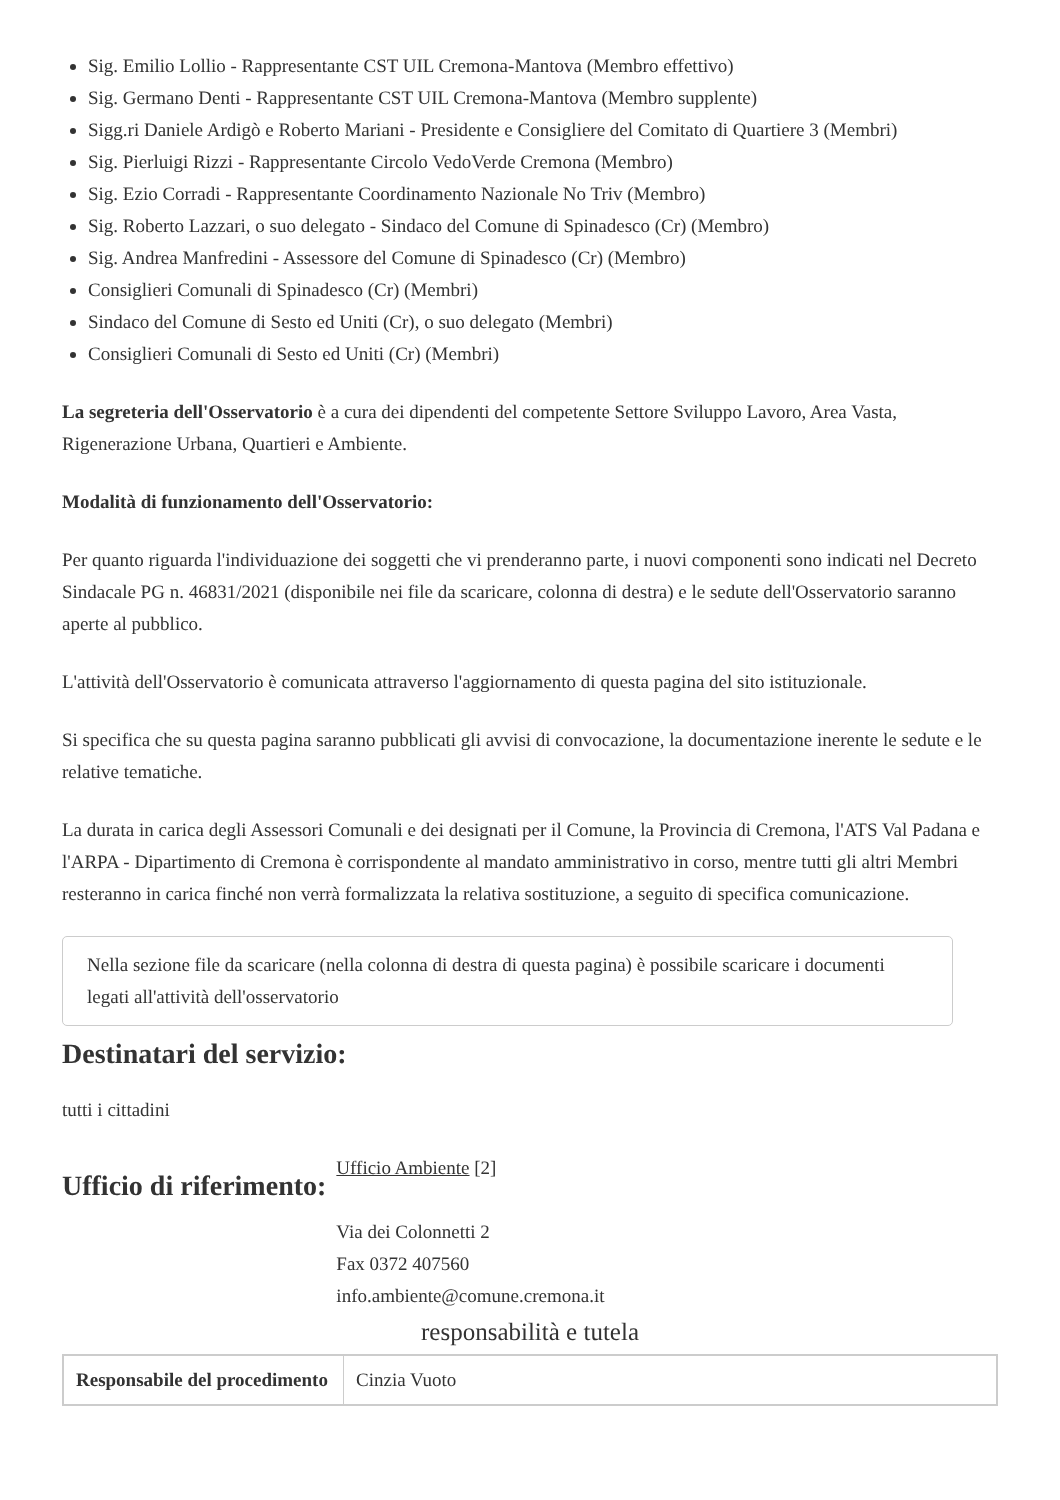Sig. Emilio Lollio - Rappresentante CST UIL Cremona-Mantova (Membro effettivo)
Sig. Germano Denti - Rappresentante CST UIL Cremona-Mantova (Membro supplente)
Sigg.ri Daniele Ardigò e Roberto Mariani - Presidente e Consigliere del Comitato di Quartiere 3 (Membri)
Sig. Pierluigi Rizzi - Rappresentante Circolo VedoVerde Cremona (Membro)
Sig. Ezio Corradi - Rappresentante Coordinamento Nazionale No Triv (Membro)
Sig. Roberto Lazzari, o suo delegato - Sindaco del Comune di Spinadesco (Cr) (Membro)
Sig. Andrea Manfredini - Assessore del Comune di Spinadesco (Cr) (Membro)
Consiglieri Comunali di Spinadesco (Cr) (Membri)
Sindaco del Comune di Sesto ed Uniti (Cr), o suo delegato (Membri)
Consiglieri Comunali di Sesto ed Uniti (Cr) (Membri)
La segreteria dell'Osservatorio è a cura dei dipendenti del competente Settore Sviluppo Lavoro, Area Vasta, Rigenerazione Urbana, Quartieri e Ambiente.
Modalità di funzionamento dell'Osservatorio:
Per quanto riguarda l'individuazione dei soggetti che vi prenderanno parte, i nuovi componenti sono indicati nel Decreto Sindacale PG n. 46831/2021 (disponibile nei file da scaricare, colonna di destra) e le sedute dell'Osservatorio saranno aperte al pubblico.
L'attività dell'Osservatorio è comunicata attraverso l'aggiornamento di questa pagina del sito istituzionale.
Si specifica che su questa pagina saranno pubblicati gli avvisi di convocazione, la documentazione inerente le sedute e le relative tematiche.
La durata in carica degli Assessori Comunali e dei designati per il Comune, la Provincia di Cremona, l'ATS Val Padana e l'ARPA - Dipartimento di Cremona è corrispondente al mandato amministrativo in corso, mentre tutti gli altri Membri resteranno in carica finché non verrà formalizzata la relativa sostituzione, a seguito di specifica comunicazione.
Nella sezione file da scaricare (nella colonna di destra di questa pagina) è possibile scaricare i documenti legati all'attività dell'osservatorio
Destinatari del servizio:
tutti i cittadini
Ufficio di riferimento:
Ufficio Ambiente [2]
Via dei Colonnetti 2
Fax 0372 407560
info.ambiente@comune.cremona.it
responsabilità e tutela
| Responsabile del procedimento | Cinzia Vuoto |